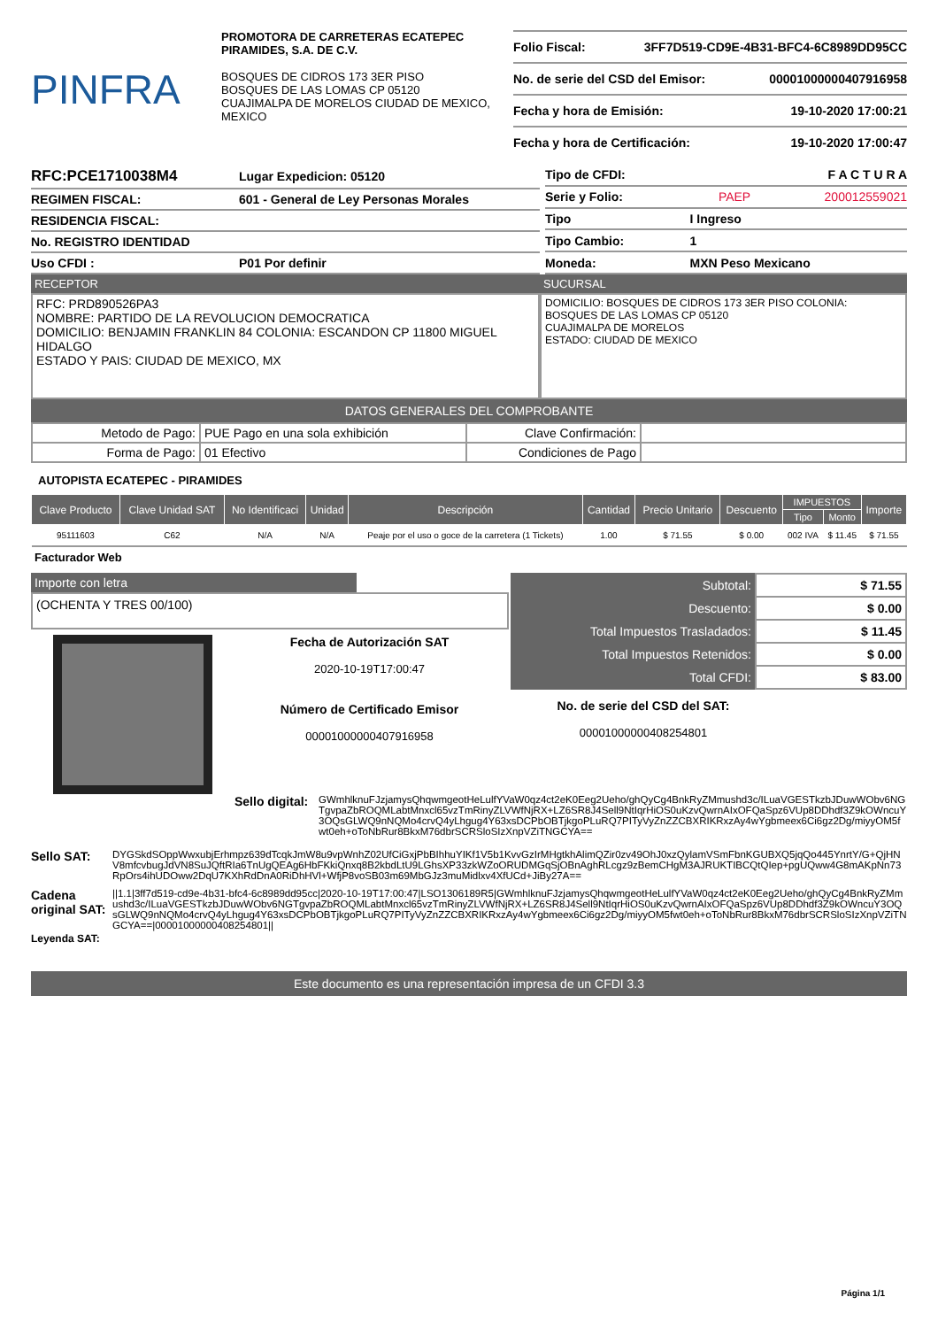PINFRA
PROMOTORA DE CARRETERAS ECATEPEC PIRAMIDES, S.A. DE C.V.
BOSQUES DE CIDROS 173 3ER PISO
BOSQUES DE LAS LOMAS CP 05120
CUAJIMALPA DE MORELOS CIUDAD DE MEXICO, MEXICO
Folio Fiscal: 3FF7D519-CD9E-4B31-BFC4-6C8989DD95CC
No. de serie del CSD del Emisor: 00001000000407916958
Fecha y hora de Emisión: 19-10-2020 17:00:21
Fecha y hora de Certificación: 19-10-2020 17:00:47
| RFC:PCE1710038M4 | Lugar Expedicion: 05120 |
| REGIMEN FISCAL: | 601 - General de Ley Personas Morales |
| RESIDENCIA FISCAL: | |
| No. REGISTRO IDENTIDAD | |
| Uso CFDI : | P01 Por definir |
| Tipo de CFDI: | | F A C T U R A |
| Serie y Folio: | PAEP | 200012559021 |
| Tipo | I Ingreso | |
| Tipo Cambio: | 1 | |
| Moneda: | MXN Peso Mexicano | |
RECEPTOR
RFC: PRD890526PA3
NOMBRE: PARTIDO DE LA REVOLUCION DEMOCRATICA
DOMICILIO: BENJAMIN FRANKLIN 84 COLONIA: ESCANDON CP 11800 MIGUEL HIDALGO
ESTADO Y PAIS: CIUDAD DE MEXICO, MX
SUCURSAL
DOMICILIO: BOSQUES DE CIDROS 173 3ER PISO COLONIA: BOSQUES DE LAS LOMAS CP 05120
CUAJIMALPA DE MORELOS
ESTADO: CIUDAD DE MEXICO
DATOS GENERALES DEL COMPROBANTE
| Metodo de Pago: | PUE Pago en una sola exhibición | Clave Confirmación: | |
| Forma de Pago: | 01 Efectivo | Condiciones de Pago | |
AUTOPISTA ECATEPEC - PIRAMIDES
| Clave Producto | Clave Unidad SAT | No Identificaci | Unidad | Descripción | Cantidad | Precio Unitario | Descuento | IMPUESTOS | | Importe |
| --- | --- | --- | --- | --- | --- | --- | --- | --- | --- | --- |
| | | | | | | | | Tipo | Monto | |
| 95111603 | C62 | N/A | N/A | Peaje por el uso o goce de la carretera (1 Tickets) | 1.00 | $ 71.55 | $ 0.00 | 002 IVA | $ 11.45 | $ 71.55 |
Facturador Web
Importe con letra
(OCHENTA Y TRES 00/100)
Fecha de Autorización SAT
2020-10-19T17:00:47
Número de Certificado Emisor
00001000000407916958
| Subtotal: | $ 71.55 |
| Descuento: | $ 0.00 |
| Total Impuestos Trasladados: | $ 11.45 |
| Total Impuestos Retenidos: | $ 0.00 |
| Total CFDI: | $ 83.00 |
No. de serie del CSD del SAT:
00001000000408254801
Sello digital:
GWmhlknuFJzjamysQhqwmgeotHeLulfYVaW0qz4ct2eK0Eeg2Ueho/ghQyCg4BnkRyZMmushd3c/ILuaVGESTkzbJDuwWObv6NGTgvpaZbROQMLabtMnxcl65vzTmRinyZLVWfNjRX+LZ6SR8J4Sell9NtIqrHiOS0uKzvQwrnAIxOFQaSpz6VUp8DDhdf3Z9kOWncuY3OQsGLWQ9nNQMo4crvQ4yLhgug4Y63xsDCPbOBTjkgoPLuRQ7PITyVyZnZZCBXRIKRxzAy4wYgbmeex6Ci6gz2Dg/miyyOM5fwt0eh+oToNbRur8BkxM76dbrSCRSloSIzXnpVZiTNGCYA==
Sello SAT:
DYGSkdSOppWwxubjErhmpz639dTcqkJmW8u9vpWnhZ02UfCiGxjPbBIhhuYIKf1V5b1KvvGzIrMHgtkhAlimQZir0zv49OhJ0xzQylamVSmFbnKGUBXQ5jqQo445YnrtY/G+QjHNV8mfcvbugJdVN8SuJQftRIa6TnUgQEAg6HbFKkiQnxq8B2kbdLtU9LGhsXP33zkWZoORUDMGqSjOBnAghRLcgz9zBemCHgM3AJRUKTIBCQtQIep+pgUQww4G8mAKpNn73RpOrs4ihUDOww2DqU7KXhRdDnA0RiDhHVl+WfjP8voSB03m69MbGJz3muMidlxv4XfUCd+JiBy27A==
Cadena original SAT:
Leyenda SAT:
||1.1|3ff7d519-cd9e-4b31-bfc4-6c8989dd95cc|2020-10-19T17:00:47|LSO1306189R5|GWmhlknuFJzjamysQhqwmgeotHeLulfYVaW0qz4ct2eK0Eeg2Ueho/ghQyCg4BnkRyZMmushd3c/ILuaVGESTkzbJDuwWObv6NGTgvpaZbROQMLabtMnxcl65vzTmRinyZLVWfNjRX+LZ6SR8J4Sell9NtIqrHiOS0uKzvQwrnAIxOFQaSpz6VUp8DDhdf3Z9kOWncuY3OQsGLWQ9nNQMo4crvQ4yLhgug4Y63xsDCPbOBTjkgoPLuRQ7PITyVyZnZZCBXRIKRxzAy4wYgbmeex6Ci6gz2Dg/miyyOM5fwt0eh+oToNbRur8BkxM76dbrSCRSloSIzXnpVZiTNGCYA==|00001000000408254801||
Este documento es una representación impresa de un CFDI 3.3
Página 1/1